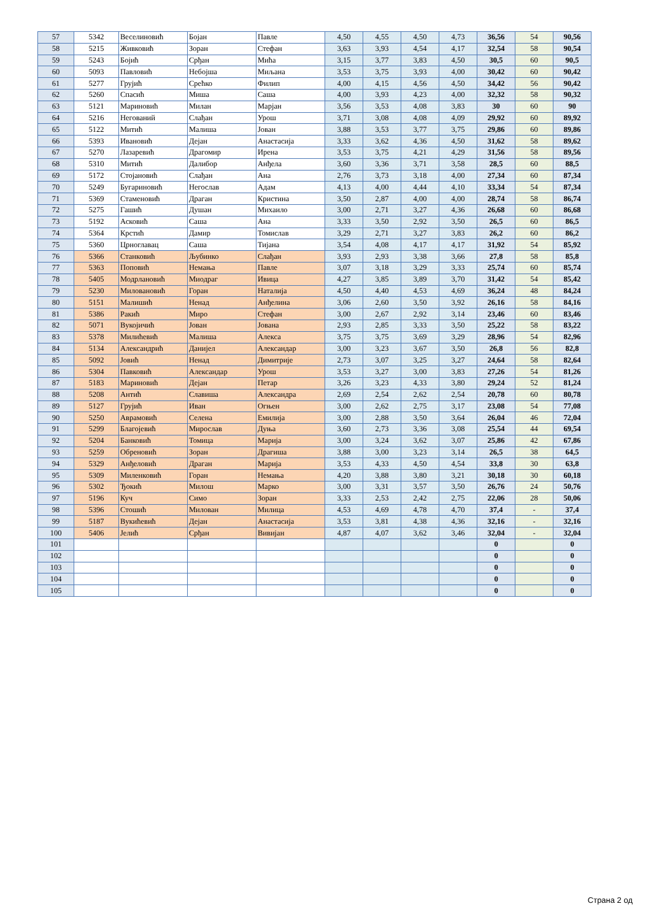| 57 | 5342 | Веселиновић | Бојан | Павле | 4,50 | 4,55 | 4,50 | 4,73 | 36,56 | 54 | 90,56 |
| 58 | 5215 | Живковић | Зоран | Стефан | 3,63 | 3,93 | 4,54 | 4,17 | 32,54 | 58 | 90,54 |
| 59 | 5243 | Бојић | Срђан | Мића | 3,15 | 3,77 | 3,83 | 4,50 | 30,5 | 60 | 90,5 |
| 60 | 5093 | Павловић | Небојша | Миљана | 3,53 | 3,75 | 3,93 | 4,00 | 30,42 | 60 | 90,42 |
| 61 | 5277 | Грујић | Срећко | Филип | 4,00 | 4,15 | 4,56 | 4,50 | 34,42 | 56 | 90,42 |
| 62 | 5260 | Спасић | Миша | Саша | 4,00 | 3,93 | 4,23 | 4,00 | 32,32 | 58 | 90,32 |
| 63 | 5121 | Мариновић | Милан | Марјан | 3,56 | 3,53 | 4,08 | 3,83 | 30 | 60 | 90 |
| 64 | 5216 | Негований | Слађан | Урош | 3,71 | 3,08 | 4,08 | 4,09 | 29,92 | 60 | 89,92 |
| 65 | 5122 | Митић | Малиша | Јован | 3,88 | 3,53 | 3,77 | 3,75 | 29,86 | 60 | 89,86 |
| 66 | 5393 | Ивановић | Дејан | Анастасија | 3,33 | 3,62 | 4,36 | 4,50 | 31,62 | 58 | 89,62 |
| 67 | 5270 | Лазаревић | Драгомир | Ирена | 3,53 | 3,75 | 4,21 | 4,29 | 31,56 | 58 | 89,56 |
| 68 | 5310 | Митић | Далибор | Анђела | 3,60 | 3,36 | 3,71 | 3,58 | 28,5 | 60 | 88,5 |
| 69 | 5172 | Стојановић | Слађан | Ана | 2,76 | 3,73 | 3,18 | 4,00 | 27,34 | 60 | 87,34 |
| 70 | 5249 | Бугариновић | Негослав | Адам | 4,13 | 4,00 | 4,44 | 4,10 | 33,34 | 54 | 87,34 |
| 71 | 5369 | Стаменовић | Драган | Кристина | 3,50 | 2,87 | 4,00 | 4,00 | 28,74 | 58 | 86,74 |
| 72 | 5275 | Гашић | Душан | Михаило | 3,00 | 2,71 | 3,27 | 4,36 | 26,68 | 60 | 86,68 |
| 73 | 5192 | Асковић | Саша | Ана | 3,33 | 3,50 | 2,92 | 3,50 | 26,5 | 60 | 86,5 |
| 74 | 5364 | Крстић | Дамир | Томислав | 3,29 | 2,71 | 3,27 | 3,83 | 26,2 | 60 | 86,2 |
| 75 | 5360 | Црноглавац | Саша | Тијана | 3,54 | 4,08 | 4,17 | 4,17 | 31,92 | 54 | 85,92 |
| 76 | 5366 | Станковић | Љубинко | Слађан | 3,93 | 2,93 | 3,38 | 3,66 | 27,8 | 58 | 85,8 |
| 77 | 5363 | Поповић | Немања | Павле | 3,07 | 3,18 | 3,29 | 3,33 | 25,74 | 60 | 85,74 |
| 78 | 5405 | Модрлановић | Миодраг | Ивица | 4,27 | 3,85 | 3,89 | 3,70 | 31,42 | 54 | 85,42 |
| 79 | 5230 | Миловановић | Горан | Наталија | 4,50 | 4,40 | 4,53 | 4,69 | 36,24 | 48 | 84,24 |
| 80 | 5151 | Малишић | Ненад | Анђелина | 3,06 | 2,60 | 3,50 | 3,92 | 26,16 | 58 | 84,16 |
| 81 | 5386 | Ракић | Миро | Стефан | 3,00 | 2,67 | 2,92 | 3,14 | 23,46 | 60 | 83,46 |
| 82 | 5071 | Вукојичић | Јован | Јована | 2,93 | 2,85 | 3,33 | 3,50 | 25,22 | 58 | 83,22 |
| 83 | 5378 | Милићевић | Малиша | Алекса | 3,75 | 3,75 | 3,69 | 3,29 | 28,96 | 54 | 82,96 |
| 84 | 5134 | Александрић | Данијел | Александар | 3,00 | 3,23 | 3,67 | 3,50 | 26,8 | 56 | 82,8 |
| 85 | 5092 | Јовић | Ненад | Димитрије | 2,73 | 3,07 | 3,25 | 3,27 | 24,64 | 58 | 82,64 |
| 86 | 5304 | Павковић | Александар | Урош | 3,53 | 3,27 | 3,00 | 3,83 | 27,26 | 54 | 81,26 |
| 87 | 5183 | Мариновић | Дејан | Петар | 3,26 | 3,23 | 4,33 | 3,80 | 29,24 | 52 | 81,24 |
| 88 | 5208 | Антић | Славиша | Александра | 2,69 | 2,54 | 2,62 | 2,54 | 20,78 | 60 | 80,78 |
| 89 | 5127 | Грујић | Иван | Огњен | 3,00 | 2,62 | 2,75 | 3,17 | 23,08 | 54 | 77,08 |
| 90 | 5250 | Аврамовић | Селена | Емилија | 3,00 | 2,88 | 3,50 | 3,64 | 26,04 | 46 | 72,04 |
| 91 | 5299 | Благојевић | Мирослав | Дуња | 3,60 | 2,73 | 3,36 | 3,08 | 25,54 | 44 | 69,54 |
| 92 | 5204 | Банковић | Томица | Марија | 3,00 | 3,24 | 3,62 | 3,07 | 25,86 | 42 | 67,86 |
| 93 | 5259 | Обреновић | Зоран | Драгиша | 3,88 | 3,00 | 3,23 | 3,14 | 26,5 | 38 | 64,5 |
| 94 | 5329 | Анђеловић | Драган | Марија | 3,53 | 4,33 | 4,50 | 4,54 | 33,8 | 30 | 63,8 |
| 95 | 5309 | Миленковић | Горан | Немања | 4,20 | 3,88 | 3,80 | 3,21 | 30,18 | 30 | 60,18 |
| 96 | 5302 | Ђокић | Милош | Марко | 3,00 | 3,31 | 3,57 | 3,50 | 26,76 | 24 | 50,76 |
| 97 | 5196 | Куч | Симо | Зоран | 3,33 | 2,53 | 2,42 | 2,75 | 22,06 | 28 | 50,06 |
| 98 | 5396 | Стошић | Милован | Милица | 4,53 | 4,69 | 4,78 | 4,70 | 37,4 | - | 37,4 |
| 99 | 5187 | Вукићевић | Дејан | Анастасија | 3,53 | 3,81 | 4,38 | 4,36 | 32,16 | - | 32,16 |
| 100 | 5406 | Јелић | Срђан | Вивијан | 4,87 | 4,07 | 3,62 | 3,46 | 32,04 | - | 32,04 |
| 101 | | | | | | | | | 0 | | 0 |
| 102 | | | | | | | | | 0 | | 0 |
| 103 | | | | | | | | | 0 | | 0 |
| 104 | | | | | | | | | 0 | | 0 |
| 105 | | | | | | | | | 0 | | 0 |
Страна 2 од